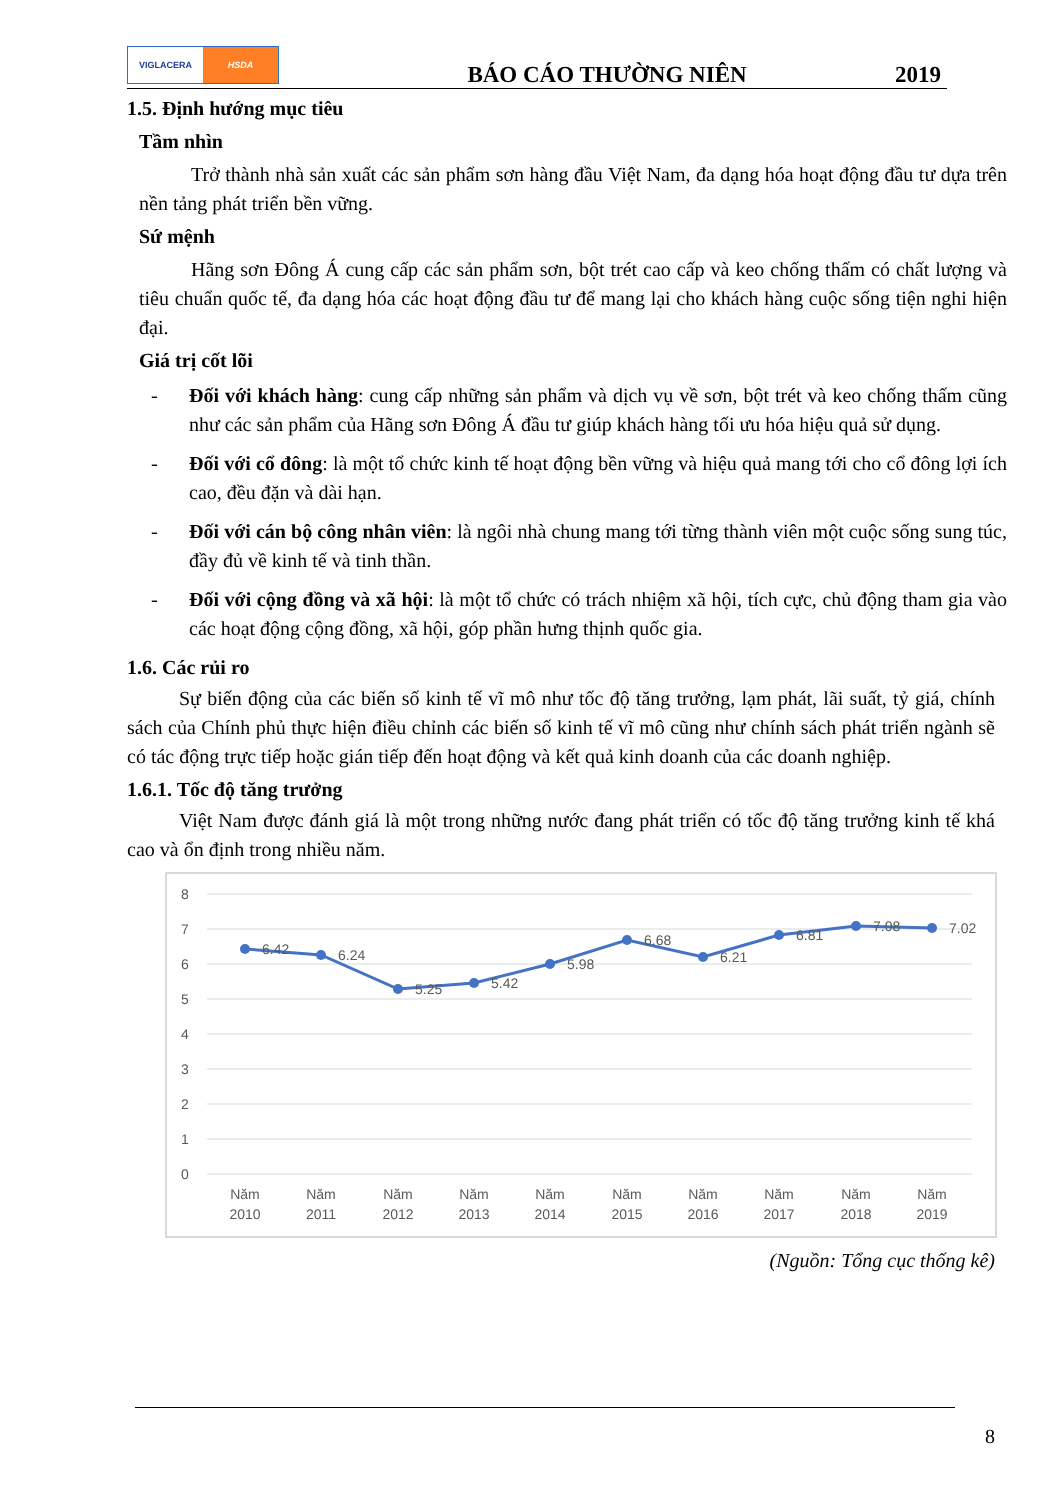VIGLACERA HSDA
BÁO CÁO THƯỜNG NIÊN
2019
1.5. Định hướng mục tiêu
Tầm nhìn
Trở thành nhà sản xuất các sản phẩm sơn hàng đầu Việt Nam, đa dạng hóa hoạt động đầu tư dựa trên nền tảng phát triển bền vững.
Sứ mệnh
Hãng sơn Đông Á cung cấp các sản phẩm sơn, bột trét cao cấp và keo chống thấm có chất lượng và tiêu chuẩn quốc tế, đa dạng hóa các hoạt động đầu tư để mang lại cho khách hàng cuộc sống tiện nghi hiện đại.
Giá trị cốt lõi
- Đối với khách hàng: cung cấp những sản phẩm và dịch vụ về sơn, bột trét và keo chống thấm cũng như các sản phẩm của Hãng sơn Đông Á đầu tư giúp khách hàng tối ưu hóa hiệu quả sử dụng.
- Đối với cổ đông: là một tổ chức kinh tế hoạt động bền vững và hiệu quả mang tới cho cổ đông lợi ích cao, đều đặn và dài hạn.
- Đối với cán bộ công nhân viên: là ngôi nhà chung mang tới từng thành viên một cuộc sống sung túc, đầy đủ về kinh tế và tinh thần.
- Đối với cộng đồng và xã hội: là một tổ chức có trách nhiệm xã hội, tích cực, chủ động tham gia vào các hoạt động cộng đồng, xã hội, góp phần hưng thịnh quốc gia.
1.6. Các rủi ro
Sự biến động của các biến số kinh tế vĩ mô như tốc độ tăng trưởng, lạm phát, lãi suất, tỷ giá, chính sách của Chính phủ thực hiện điều chỉnh các biến số kinh tế vĩ mô cũng như chính sách phát triển ngành sẽ có tác động trực tiếp hoặc gián tiếp đến hoạt động và kết quả kinh doanh của các doanh nghiệp.
1.6.1. Tốc độ tăng trưởng
Việt Nam được đánh giá là một trong những nước đang phát triển có tốc độ tăng trưởng kinh tế khá cao và ổn định trong nhiều năm.
8
7
6
5
4
3
2
1
0
6.42
6.24
5.25
5.42
5.98
6.68
6.21
6.81
7.08
7.02
Năm
2010
Năm
2011
Năm
2012
Năm
2013
Năm
2014
Năm
2015
Năm
2016
Năm
2017
Năm
2018
Năm
2019
(Nguồn: Tổng cục thống kê)
8